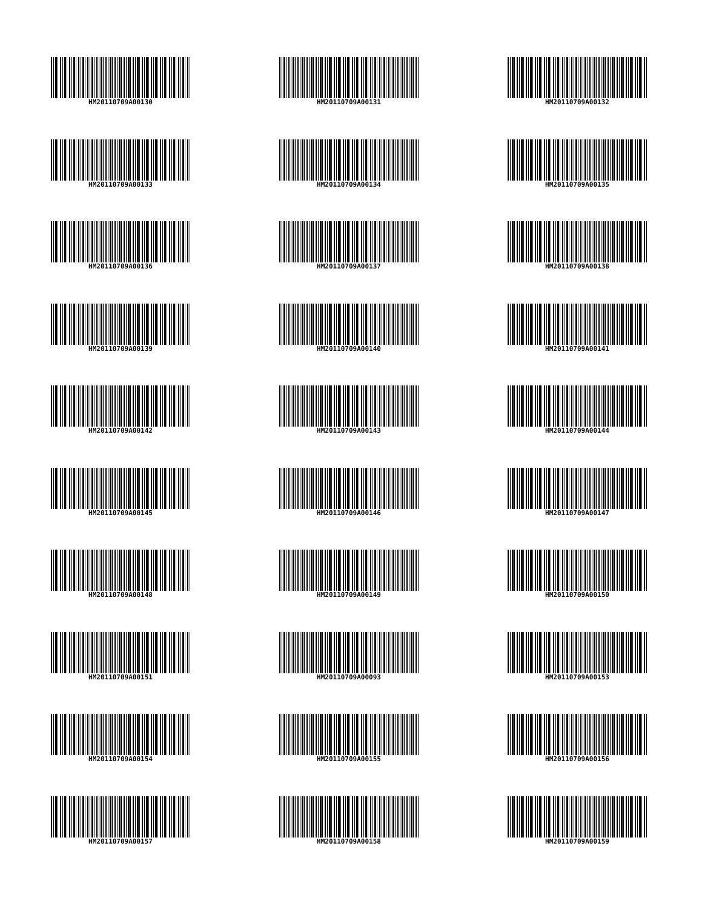HM20110709A00130
HM20110709A00131
HM20110709A00132
HM20110709A00133
HM20110709A00134
HM20110709A00135
HM20110709A00136
HM20110709A00137
HM20110709A00138
HM20110709A00139
HM20110709A00140
HM20110709A00141
HM20110709A00142
HM20110709A00143
HM20110709A00144
HM20110709A00145
HM20110709A00146
HM20110709A00147
HM20110709A00148
HM20110709A00149
HM20110709A00150
HM20110709A00151
HM20110709A00093
HM20110709A00153
HM20110709A00154
HM20110709A00155
HM20110709A00156
HM20110709A00157
HM20110709A00158
HM20110709A00159